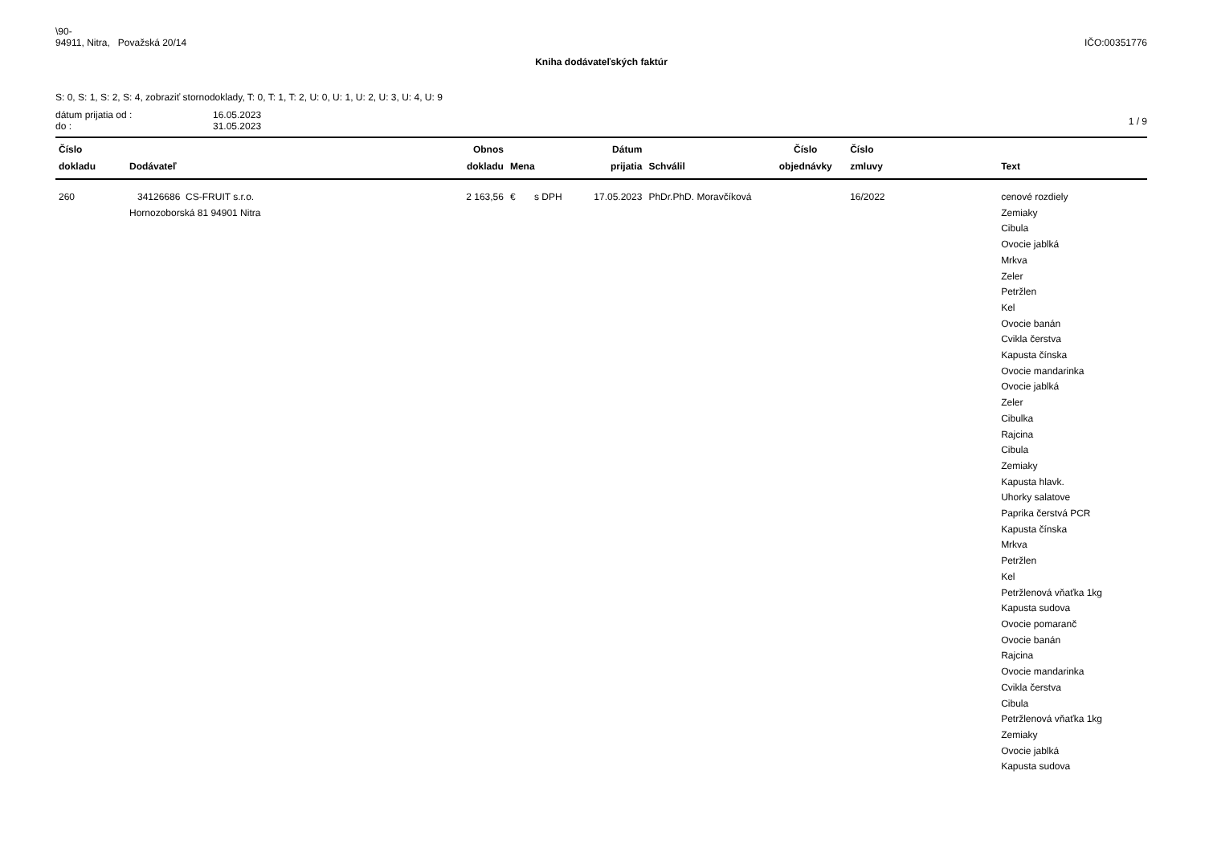\90-
94911, Nitra, Považská 20/14 IČO:00351776
Kniha dodávateľských faktúr
S: 0, S: 1, S: 2, S: 4, zobraziť stornodoklady, T: 0, T: 1, T: 2, U: 0, U: 1, U: 2, U: 3, U: 4, U: 9
dátum prijatia od :
do :
16.05.2023
31.05.2023
1 / 9
| Číslo dokladu | Dodávateľ | Obnos dokladu | Mena | Dátum prijatia | Schválil | Číslo objednávky | Číslo zmluvy | Text |
| --- | --- | --- | --- | --- | --- | --- | --- | --- |
| 260 | 34126686 CS-FRUIT s.r.o. Hornozoborská 81 94901 Nitra | 2 163,56 | € s DPH | 17.05.2023 | PhDr.PhD. Moravčíková | | 16/2022 | cenové rozdiely Zemiaky Cibula Ovocie jablká Mrkva Zeler Petržlen Kel Ovocie banán Cvikla čerstva Kapusta čínska Ovocie mandarinka Ovocie jablká Zeler Cibulka Rajcina Cibula Zemiaky Kapusta hlavk. Uhorky salatove Paprika čerstvá PCR Kapusta čínska Mrkva Petržlen Kel Petržlenová vňaťka 1kg Kapusta sudova Ovocie pomaranč Ovocie banán Rajcina Ovocie mandarinka Cvikla čerstva Cibula Petržlenová vňaťka 1kg Zemiaky Ovocie jablká Kapusta sudova |